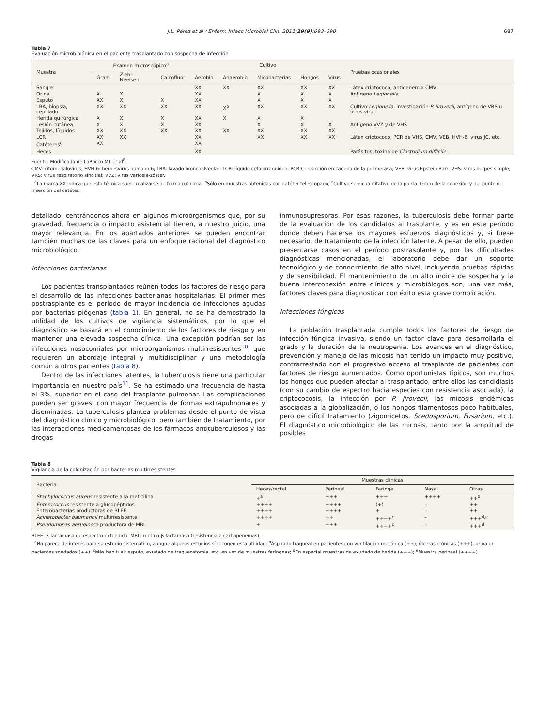J.L. Pérez et al / Enferm Infecc Microbiol Clin. 2011;29(9):683–690 687
Tabla 7
Evaluación microbiológica en el paciente trasplantado con sospecha de infección
| Muestra | Examen microscópico<sup>a</sup> | | | Cultivo | | | | | Pruebas ocasionales |
| --- | --- | --- | --- | --- | --- | --- | --- | --- | --- |
| | Gram | Ziehl-Neelsen | Calcofluor | Aerobio | Anaerobio | Micobacterias | Hongos | Virus | |
| Sangre | | | | XX | XX | XX | XX | XX | Látex criptococo, antigenemia CMV |
| Orina | X | X | | XX | | X | X | X | Antígeno Legionella |
| Esputo | XX | X | X | XX | | X | X | X | |
| LBA, biopsia, cepillado | XX | XX | XX | XX | X<sup>b</sup> | XX | XX | XX | Cultivo Legionella , investigación P. jirovecii , antígeno de VRS u otros virus |
| Herida quirúrgica | X | X | X | XX | X | X | X | | |
| Lesión cutánea | X | X | X | XX | | X | X | X | Antigeno VVZ y de VHS |
| Tejidos, líquidos | XX | XX | XX | XX | XX | XX | XX | XX | |
| LCR | XX | XX | | XX | | XX | XX | XX | Látex criptococo, PCR de VHS, CMV, VEB, HVH-6, virus JC, etc. |
| Catéteres<sup>c</sup> | XX | | | XX | | | | | |
| Heces | | | | XX | | | | | Parásitos, toxina de Clostridium difficile |
Fuente: Modificada de LaRocco MT et al<sup>8</sup>.
CMV: citomegalovirus; HVH-6: herpesvirus humano 6; LBA: lavado broncoalveolar; LCR: líquido cefalorraquídeo; PCR-C: reacción en cadena de la polimerasa; VEB: virus Epstein-Barr; VHS: virus herpes simple; VRS: virus respiratorio sincitial; VVZ: virus varicela-zóster.
<sup>a</sup> La marca XX indica que esta técnica suele realizarse de forma rutinaria; <sup>b</sup>Sólo en muestras obtenidas con catéter telescopado; <sup>c</sup>Cultivo semicuantitativo de la punta; Gram de la conexión y del punto de inserción del catéter.
detallado, centrándonos ahora en algunos microorganismos que, por su gravedad, frecuencia o impacto asistencial tienen, a nuestro juicio, una mayor relevancia. En los apartados anteriores se pueden encontrar también muchas de las claves para un enfoque racional del diagnóstico microbiológico.
Infecciones bacterianas
Los pacientes transplantados reúnen todos los factores de riesgo para el desarrollo de las infecciones bacterianas hospitalarias. El primer mes postrasplante es el período de mayor incidencia de infecciones agudas por bacterias piógenas (tabla 1). En general, no se ha demostrado la utilidad de los cultivos de vigilancia sistemáticos, por lo que el diagnóstico se basará en el conocimiento de los factores de riesgo y en mantener una elevada sospecha clínica. Una excepción podrían ser las infecciones nosocomiales por microorganismos multirresistentes<sup>10</sup>, que requieren un abordaje integral y multidisciplinar y una metodología común a otros pacientes (tabla 8).
Dentro de las infecciones latentes, la tuberculosis tiene una particular importancia en nuestro país<sup>11</sup>. Se ha estimado una frecuencia de hasta el 3%, superior en el caso del trasplante pulmonar. Las complicaciones pueden ser graves, con mayor frecuencia de formas extrapulmonares y diseminadas. La tuberculosis plantea problemas desde el punto de vista del diagnóstico clínico y microbiológico, pero también de tratamiento, por las interacciones medicamentosas de los fármacos antituberculosos y las drogas
inmunosupresoras. Por esas razones, la tuberculosis debe formar parte de la evaluación de los candidatos al trasplante, y es en este período donde deben hacerse los mayores esfuerzos diagnósticos y, si fuese necesario, de tratamiento de la infección latente. A pesar de ello, pueden presentarse casos en el período postrasplante y, por las dificultades diagnósticas mencionadas, el laboratorio debe dar un soporte tecnológico y de conocimiento de alto nivel, incluyendo pruebas rápidas y de sensibilidad. El mantenimiento de un alto índice de sospecha y la buena interconexión entre clínicos y microbiólogos son, una vez más, factores claves para diagnosticar con éxito esta grave complicación.
Infecciones fúngicas
La población trasplantada cumple todos los factores de riesgo de infección fúngica invasiva, siendo un factor clave para desarrollarla el grado y la duración de la neutropenia. Los avances en el diagnóstico, prevención y manejo de las micosis han tenido un impacto muy positivo, contrarrestado con el progresivo acceso al trasplante de pacientes con factores de riesgo aumentados. Como oportunistas típicos, son muchos los hongos que pueden afectar al trasplantado, entre ellos las candidiasis (con su cambio de espectro hacia especies con resistencia asociada), la criptococosis, la infección por P. jirovecii, las micosis endémicas asociadas a la globalización, o los hongos filamentosos poco habituales, pero de difícil tratamiento (zigomicetos, Scedosporium, Fusarium, etc.). El diagnóstico microbiológico de las micosis, tanto por la amplitud de posibles
Tabla 8
Vigilancia de la colonización por bacterias multirresistentes
| Bacteria | Muestras clínicas | | | | |
| --- | --- | --- | --- | --- | --- |
| | Heces/rectal | Perineal | Faringe | Nasal | Otras |
| Staphylococcus aureus resistente a la meticilina | +<sup>a</sup> | +++ | +++ | ++++ | ++<sup>b</sup> |
| Enterococcus resistente a glucopéptidos | ++++ | ++++ | (+) | – | ++ |
| Enterobacterias productoras de BLEE | ++++ | ++++ | + | – | ++ |
| Acinetobacter baumannii multirresistente | ++++ | ++ | ++++<sup>c</sup> | – | +++<sup>d,e</sup> |
| Pseudomonas aeruginosa productora de MBL | + | +++ | ++++<sup>c</sup> | – | +++<sup>d</sup> |
BLEE: β-lactamasa de espectro extendido; MBL: metalo-β-lactamasa (resistencia a carbapenemas).
<sup>a</sup> No parece de interés para su estudio sistemático, aunque algunos estudios sí recogen esta utilidad; <sup>b</sup>Aspirado traqueal en pacientes con ventilación mecánica (++), úlceras crónicas (+++), orina en pacientes sondados (++); <sup>c</sup>Más habitual: esputo, exudado de traqueostomía, etc. en vez de muestras faríngeas; <sup>d</sup>En especial muestras de exudado de herida (+++); <sup>e</sup>Muestra perineal (++++).